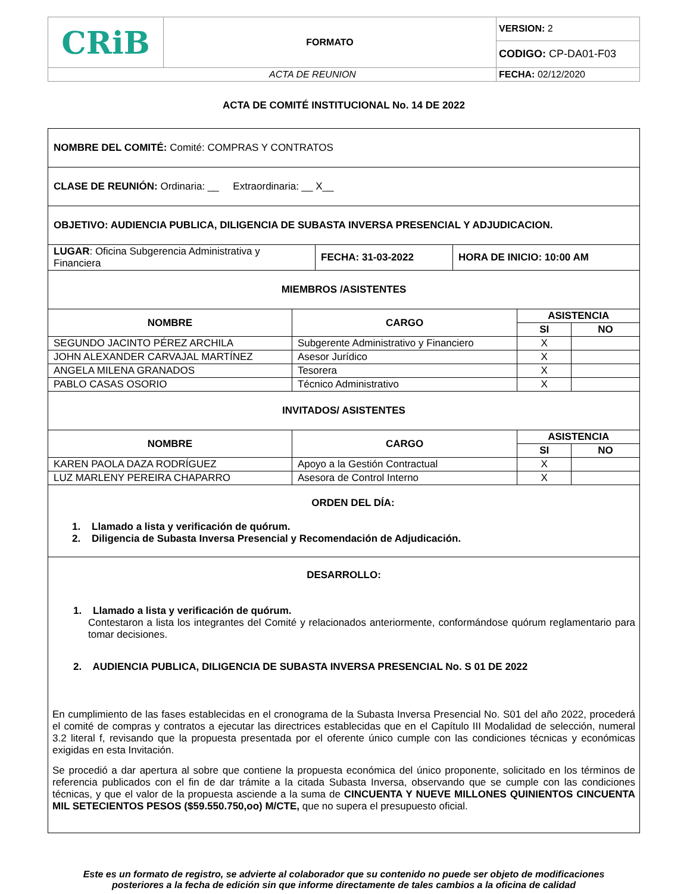| CRiB | FORMATO | VERSION: 2 |
| | | CODIGO: CP-DA01-F03 |
| ACTA DE REUNION | | FECHA: 02/12/2020 |
ACTA DE COMITÉ INSTITUCIONAL No. 14 DE 2022
| NOMBRE DEL COMITÉ: Comité: COMPRAS Y CONTRATOS | | | |
| CLASE DE REUNIÓN: Ordinaria: __ Extraordinaria: __ X__ | | | |
| OBJETIVO: AUDIENCIA PUBLICA, DILIGENCIA DE SUBASTA INVERSA PRESENCIAL Y ADJUDICACION. | | | |
| / LUGAR : Oficina Subgerencia Administrativa y Financiera / FECHA: 31-03-2022 / HORA DE INICIO: 10:00 AM / | | | |
| MIEMBROS /ASISTENTES | | | |
| NOMBRE | CARGO | ASISTENCIA | |
| | | SI | NO |
| SEGUNDO JACINTO PÉREZ ARCHILA | Subgerente Administrativo y Financiero | X | |
| JOHN ALEXANDER CARVAJAL MARTÍNEZ | Asesor Jurídico | X | |
| ANGELA MILENA GRANADOS | Tesorera | X | |
| PABLO CASAS OSORIO | Técnico Administrativo | X | |
| INVITADOS/ ASISTENTES | | | |
| NOMBRE | CARGO | ASISTENCIA | |
| | | SI | NO |
| KAREN PAOLA DAZA RODRÍGUEZ | Apoyo a la Gestión Contractual | X | |
| LUZ MARLENY PEREIRA CHAPARRO | Asesora de Control Interno | X | |
| ORDEN DEL DÍA: 1. Llamado a lista y verificación de quórum. 2. Diligencia de Subasta Inversa Presencial y Recomendación de Adjudicación. | | | |
| DESARROLLO: 1. Llamado a lista y verificación de quórum. Contestaron a lista los integrantes del Comité y relacionados anteriormente, conformándose quórum reglamentario para tomar decisiones. 2. AUDIENCIA PUBLICA, DILIGENCIA DE SUBASTA INVERSA PRESENCIAL No. S 01 DE 2022 En cumplimiento de las fases establecidas en el cronograma de la Subasta Inversa Presencial No. S01 del año 2022, procederá el comité de compras y contratos a ejecutar las directrices establecidas que en el Capítulo III Modalidad de selección, numeral 3.2 literal f, revisando que la propuesta presentada por el oferente único cumple con las condiciones técnicas y económicas exigidas en esta Invitación. Se procedió a dar apertura al sobre que contiene la propuesta económica del único proponente, solicitado en los términos de referencia publicados con el fin de dar trámite a la citada Subasta Inversa, observando que se cumple con las condiciones técnicas, y que el valor de la propuesta asciende a la suma de CINCUENTA Y NUEVE MILLONES QUINIENTOS CINCUENTA MIL SETECIENTOS PESOS ($59.550.750,oo) M/CTE, que no supera el presupuesto oficial. | | | |
Este es un formato de registro, se advierte al colaborador que su contenido no puede ser objeto de modificaciones
posteriores a la fecha de edición sin que informe directamente de tales cambios a la oficina de calidad